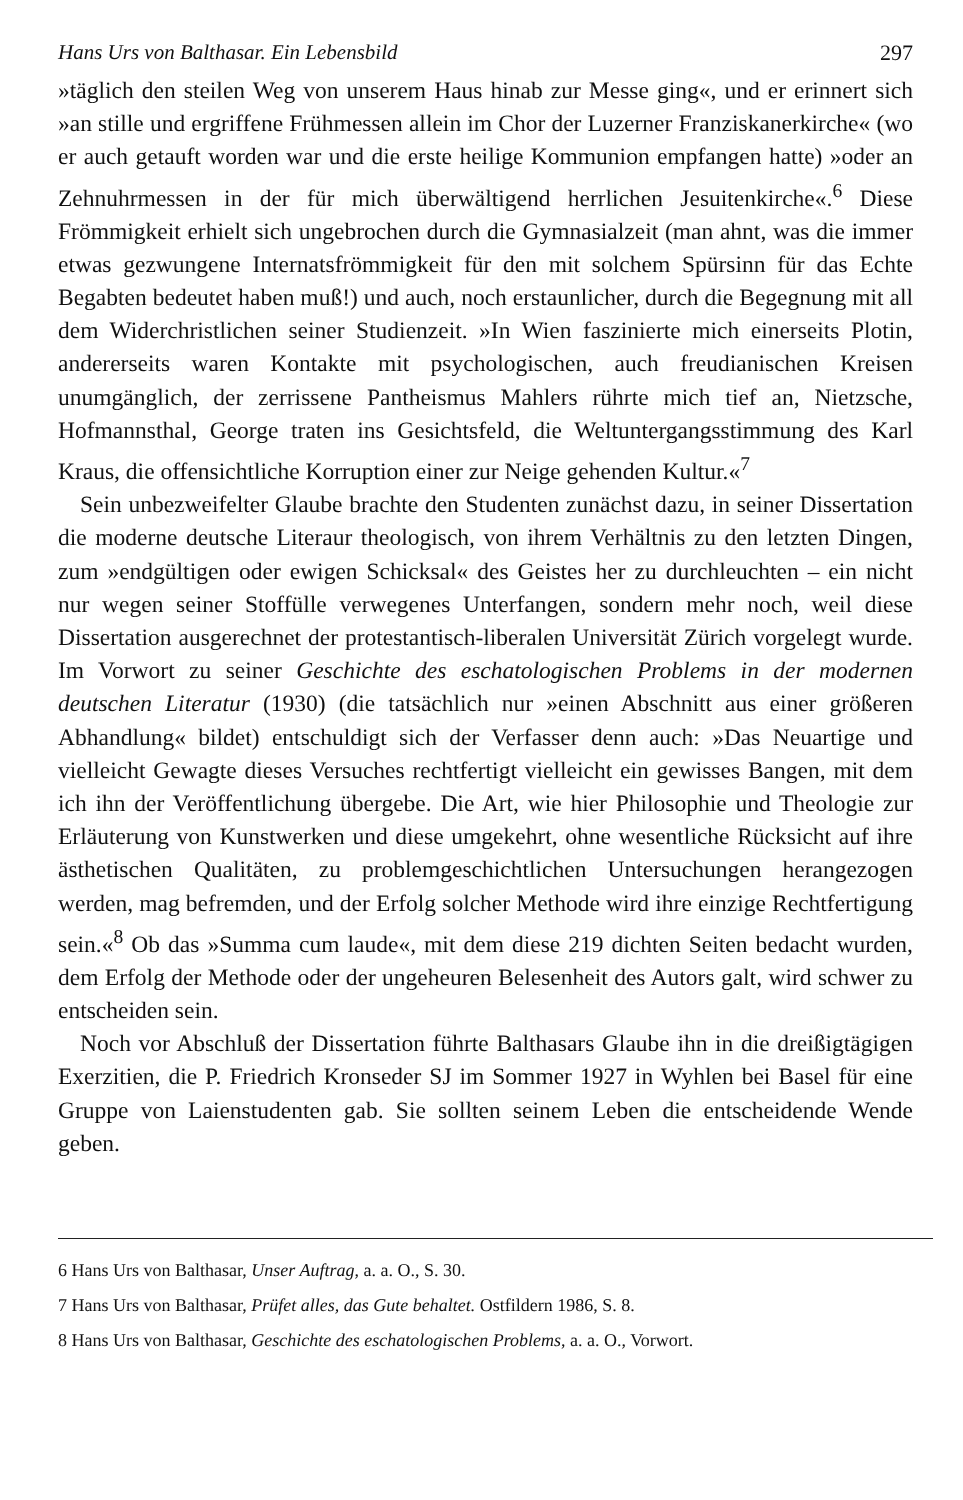Hans Urs von Balthasar. Ein Lebensbild 297
»täglich den steilen Weg von unserem Haus hinab zur Messe ging«, und er erinnert sich »an stille und ergriffene Frühmessen allein im Chor der Luzerner Franziskanerkirche« (wo er auch getauft worden war und die erste heilige Kommunion empfangen hatte) »oder an Zehnuhrmessen in der für mich überwältigend herrlichen Jesuitenkirche«.<sup>6</sup> Diese Frömmigkeit erhielt sich ungebrochen durch die Gymnasialzeit (man ahnt, was die immer etwas gezwungene Internatsfrömmigkeit für den mit solchem Spürsinn für das Echte Begabten bedeutet haben muß!) und auch, noch erstaunlicher, durch die Begegnung mit all dem Widerchristlichen seiner Studienzeit. »In Wien faszinierte mich einerseits Plotin, andererseits waren Kontakte mit psychologischen, auch freudianischen Kreisen unumgänglich, der zerrissene Pantheismus Mahlers rührte mich tief an, Nietzsche, Hofmannsthal, George traten ins Gesichtsfeld, die Weltuntergangsstimmung des Karl Kraus, die offensichtliche Korruption einer zur Neige gehenden Kultur.«<sup>7</sup>
Sein unbezweifelter Glaube brachte den Studenten zunächst dazu, in seiner Dissertation die moderne deutsche Literaur theologisch, von ihrem Verhältnis zu den letzten Dingen, zum »endgültigen oder ewigen Schicksal« des Geistes her zu durchleuchten – ein nicht nur wegen seiner Stoffülle verwegenes Unterfangen, sondern mehr noch, weil diese Dissertation ausgerechnet der protestantisch-liberalen Universität Zürich vorgelegt wurde. Im Vorwort zu seiner Geschichte des eschatologischen Problems in der modernen deutschen Literatur (1930) (die tatsächlich nur »einen Abschnitt aus einer größeren Abhandlung« bildet) entschuldigt sich der Verfasser denn auch: »Das Neuartige und vielleicht Gewagte dieses Versuches rechtfertigt vielleicht ein gewisses Bangen, mit dem ich ihn der Veröffentlichung übergebe. Die Art, wie hier Philosophie und Theologie zur Erläuterung von Kunstwerken und diese umgekehrt, ohne wesentliche Rücksicht auf ihre ästhetischen Qualitäten, zu problemgeschichtlichen Untersuchungen herangezogen werden, mag befremden, und der Erfolg solcher Methode wird ihre einzige Rechtfertigung sein.«<sup>8</sup> Ob das »Summa cum laude«, mit dem diese 219 dichten Seiten bedacht wurden, dem Erfolg der Methode oder der ungeheuren Belesenheit des Autors galt, wird schwer zu entscheiden sein.
Noch vor Abschluß der Dissertation führte Balthasars Glaube ihn in die dreißigtägigen Exerzitien, die P. Friedrich Kronseder SJ im Sommer 1927 in Wyhlen bei Basel für eine Gruppe von Laienstudenten gab. Sie sollten seinem Leben die entscheidende Wende geben.
6 Hans Urs von Balthasar, Unser Auftrag, a. a. O., S. 30.
7 Hans Urs von Balthasar, Prüfet alles, das Gute behaltet. Ostfildern 1986, S. 8.
8 Hans Urs von Balthasar, Geschichte des eschatologischen Problems, a. a. O., Vorwort.